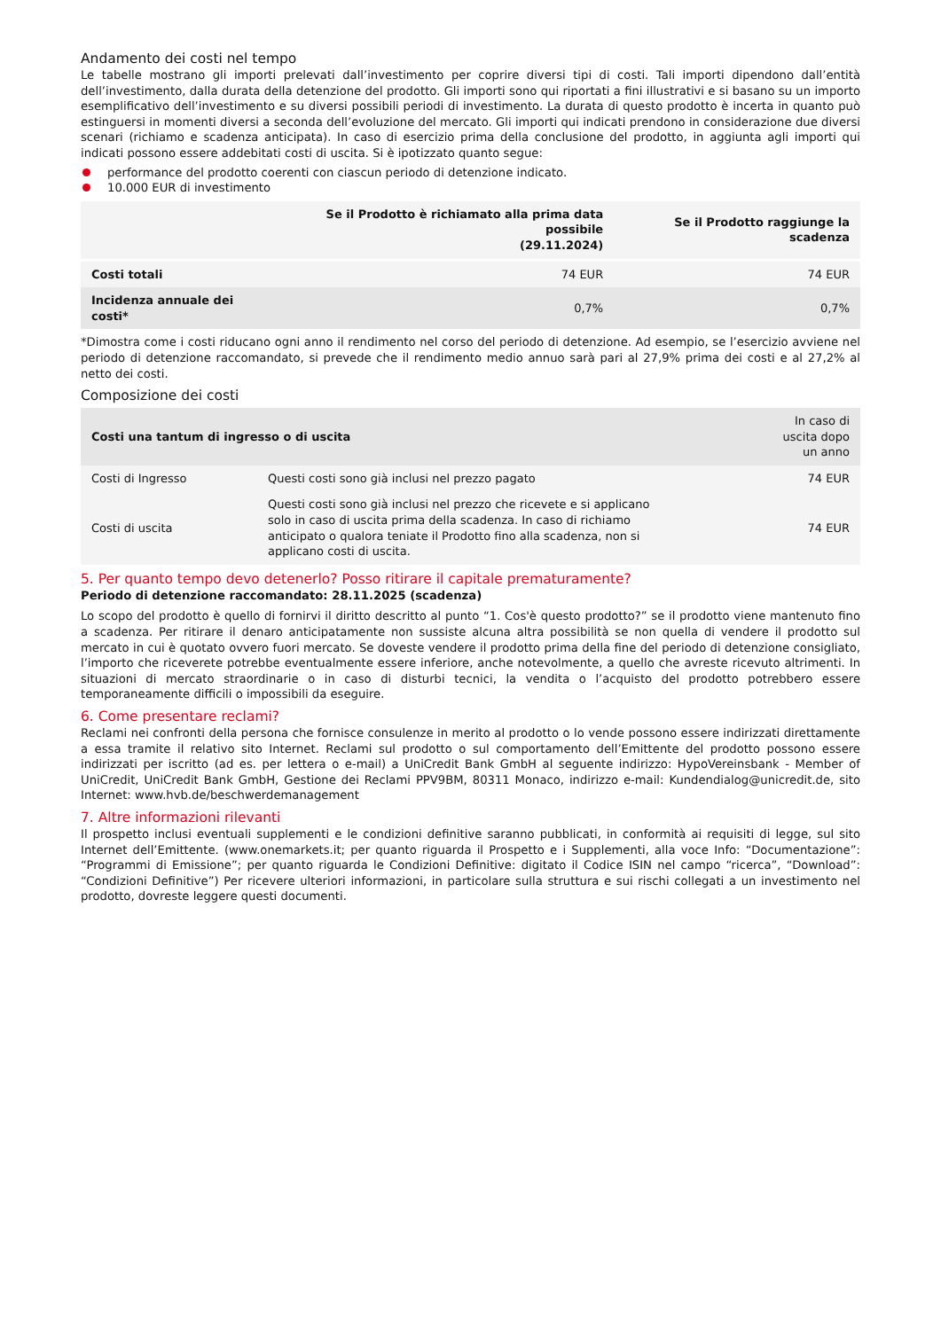Andamento dei costi nel tempo
Le tabelle mostrano gli importi prelevati dall’investimento per coprire diversi tipi di costi. Tali importi dipendono dall’entità dell’investimento, dalla durata della detenzione del prodotto. Gli importi sono qui riportati a fini illustrativi e si basano su un importo esemplificativo dell’investimento e su diversi possibili periodi di investimento. La durata di questo prodotto è incerta in quanto può estinguersi in momenti diversi a seconda dell’evoluzione del mercato. Gli importi qui indicati prendono in considerazione due diversi scenari (richiamo e scadenza anticipata). In caso di esercizio prima della conclusione del prodotto, in aggiunta agli importi qui indicati possono essere addebitati costi di uscita. Si è ipotizzato quanto segue:
performance del prodotto coerenti con ciascun periodo di detenzione indicato.
10.000 EUR di investimento
| | Se il Prodotto è richiamato alla prima data possibile (29.11.2024) | Se il Prodotto raggiunge la scadenza |
| --- | --- | --- |
| Costi totali | 74 EUR | 74 EUR |
| Incidenza annuale dei costi* | 0,7% | 0,7% |
*Dimostra come i costi riducano ogni anno il rendimento nel corso del periodo di detenzione. Ad esempio, se l’esercizio avviene nel periodo di detenzione raccomandato, si prevede che il rendimento medio annuo sarà pari al 27,9% prima dei costi e al 27,2% al netto dei costi.
Composizione dei costi
| Costi una tantum di ingresso o di uscita | | In caso di uscita dopo un anno |
| Costi di Ingresso | Questi costi sono già inclusi nel prezzo pagato | 74 EUR |
| Costi di uscita | Questi costi sono già inclusi nel prezzo che ricevete e si applicano solo in caso di uscita prima della scadenza. In caso di richiamo anticipato o qualora teniate il Prodotto fino alla scadenza, non si applicano costi di uscita. | 74 EUR |
5. Per quanto tempo devo detenerlo? Posso ritirare il capitale prematuramente?
Periodo di detenzione raccomandato: 28.11.2025 (scadenza)
Lo scopo del prodotto è quello di fornirvi il diritto descritto al punto “1. Cos'è questo prodotto?” se il prodotto viene mantenuto fino a scadenza. Per ritirare il denaro anticipatamente non sussiste alcuna altra possibilità se non quella di vendere il prodotto sul mercato in cui è quotato ovvero fuori mercato. Se doveste vendere il prodotto prima della fine del periodo di detenzione consigliato, l’importo che riceverete potrebbe eventualmente essere inferiore, anche notevolmente, a quello che avreste ricevuto altrimenti. In situazioni di mercato straordinarie o in caso di disturbi tecnici, la vendita o l’acquisto del prodotto potrebbero essere temporaneamente difficili o impossibili da eseguire.
6. Come presentare reclami?
Reclami nei confronti della persona che fornisce consulenze in merito al prodotto o lo vende possono essere indirizzati direttamente a essa tramite il relativo sito Internet. Reclami sul prodotto o sul comportamento dell’Emittente del prodotto possono essere indirizzati per iscritto (ad es. per lettera o e-mail) a UniCredit Bank GmbH al seguente indirizzo: HypoVereinsbank - Member of UniCredit, UniCredit Bank GmbH, Gestione dei Reclami PPV9BM, 80311 Monaco, indirizzo e-mail: Kundendialog@unicredit.de, sito Internet: www.hvb.de/beschwerdemanagement
7. Altre informazioni rilevanti
Il prospetto inclusi eventuali supplementi e le condizioni definitive saranno pubblicati, in conformità ai requisiti di legge, sul sito Internet dell’Emittente. (www.onemarkets.it; per quanto riguarda il Prospetto e i Supplementi, alla voce Info: “Documentazione”: “Programmi di Emissione”; per quanto riguarda le Condizioni Definitive: digitato il Codice ISIN nel campo “ricerca”, “Download”: “Condizioni Definitive”) Per ricevere ulteriori informazioni, in particolare sulla struttura e sui rischi collegati a un investimento nel prodotto, dovreste leggere questi documenti.